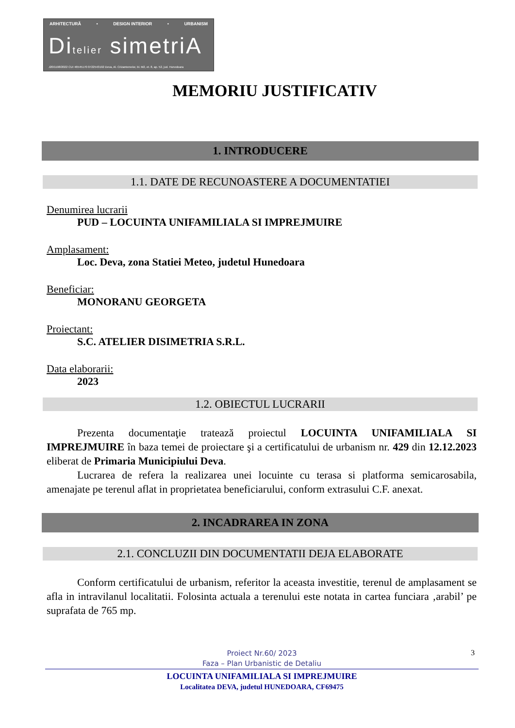ARHITECTURĂ • DESIGN INTERIOR • URBANISM
Ditelier simetriA
J20/1198/2022 CUI 46545170 0722543192 Deva, Al. Crizantemelor, bl. M2, et. 8, ap. 52, jud. Hunedoara
MEMORIU JUSTIFICATIV
1. INTRODUCERE
1.1. DATE DE RECUNOASTERE A DOCUMENTATIEI
Denumirea lucrarii
PUD – LOCUINTA UNIFAMILIALA SI IMPREJMUIRE
Amplasament:
Loc. Deva, zona Statiei Meteo, judetul Hunedoara
Beneficiar:
MONORANU GEORGETA
Proiectant:
S.C. ATELIER DISIMETRIA S.R.L.
Data elaborarii:
2023
1.2. OBIECTUL LUCRARII
Prezenta documentaţie tratează proiectul LOCUINTA UNIFAMILIALA SI IMPREJMUIRE în baza temei de proiectare şi a certificatului de urbanism nr. 429 din 12.12.2023 eliberat de Primaria Municipiului Deva.
Lucrarea de refera la realizarea unei locuinte cu terasa si platforma semicarosabila, amenajate pe terenul aflat in proprietatea beneficiarului, conform extrasului C.F. anexat.
2. INCADRAREA IN ZONA
2.1. CONCLUZII DIN DOCUMENTATII DEJA ELABORATE
Conform certificatului de urbanism, referitor la aceasta investitie, terenul de amplasament se afla in intravilanul localitatii. Folosinta actuala a terenului este notata in cartea funciara ‚arabil’ pe suprafata de 765 mp.
Proiect Nr.60/ 2023
Faza – Plan Urbanistic de Detaliu
3
LOCUINTA UNIFAMILIALA SI IMPREJMUIRE
Localitatea DEVA, judetul HUNEDOARA, CF69475